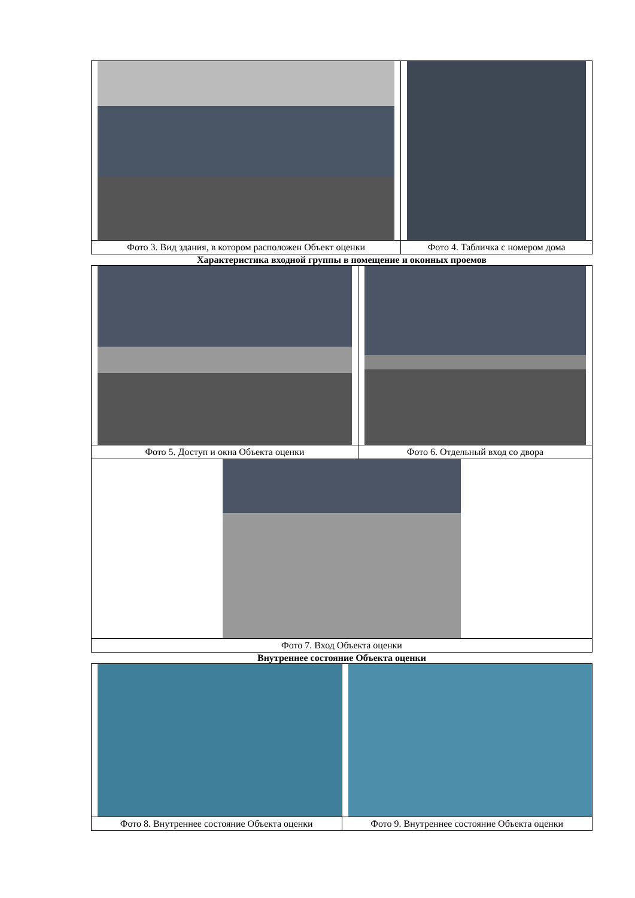| Фото 3. Вид здания, в котором расположен Объект оценки | Фото 4. Табличка с номером дома |
Характеристика входной группы в помещение и оконных проемов
| Фото 5. Доступ и окна Объекта оценки | Фото 6. Отдельный вход со двора |
| Фото 7. Вход Объекта оценки | |
Внутреннее состояние Объекта оценки
| Фото 8. Внутреннее состояние Объекта оценки | Фото 9. Внутреннее состояние Объекта оценки |